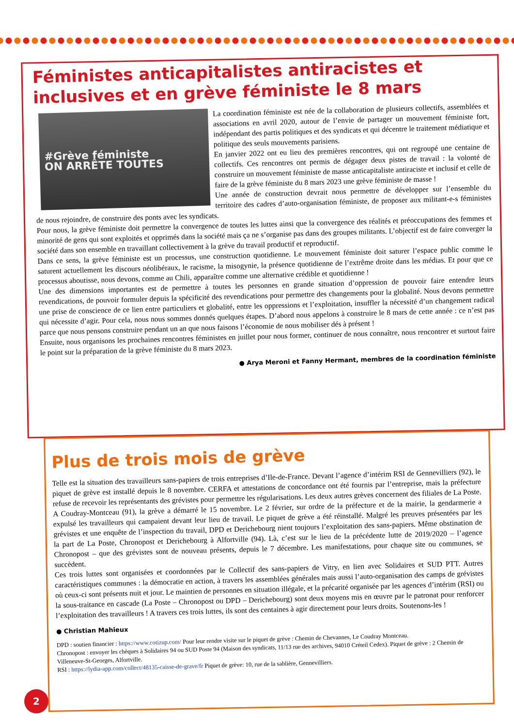Féministes anticapitalistes antiracistes et inclusives et en grève féministe le 8 mars
#Grève féministe
ON ARRÊTE TOUTES
La coordination féministe est née de la collaboration de plusieurs collectifs, assemblées et associations en avril 2020, autour de l’envie de partager un mouvement féministe fort, indépendant des partis politiques et des syndicats et qui décentre le traitement médiatique et politique des seuls mouvements parisiens.
En janvier 2022 ont eu lieu des premières rencontres, qui ont regroupé une centaine de collectifs. Ces rencontres ont permis de dégager deux pistes de travail : la volonté de construire un mouvement féministe de masse anticapitaliste antiraciste et inclusif et celle de faire de la grève féministe du 8 mars 2023 une grève féministe de masse !
Une année de construction devrait nous permettre de développer sur l’ensemble du territoire des cadres d’auto-organisation féministe, de proposer aux militant-e-s féministes de nous rejoindre, de construire des ponts avec les syndicats.
Pour nous, la grève féministe doit permettre la convergence de toutes les luttes ainsi que la convergence des réalités et préoccupations des femmes et minorité de gens qui sont exploités et opprimés dans la société mais ça ne s’organise pas dans des groupes militants. L’objectif est de faire converger la société dans son ensemble en travaillant collectivement à la grève du travail productif et reproductif.
Dans ce sens, la grève féministe est un processus, une construction quotidienne. Le mouvement féministe doit saturer l’espace public comme le saturent actuellement les discours néolibéraux, le racisme, la misogynie, la présence quotidienne de l’extrême droite dans les médias. Et pour que ce processus aboutisse, nous devons, comme au Chili, apparaître comme une alternative crédible et quotidienne !
Une des dimensions importantes est de permettre à toutes les personnes en grande situation d’oppression de pouvoir faire entendre leurs revendications, de pouvoir formuler depuis la spécificité des revendications pour permettre des changements pour la globalité. Nous devons permettre une prise de conscience de ce lien entre particuliers et globalité, entre les oppressions et l’exploitation, insuffler la nécessité d’un changement radical qui nécessite d’agir. Pour cela, nous nous sommes donnés quelques étapes. D’abord nous appelons à construire le 8 mars de cette année : ce n’est pas parce que nous pensons construire pendant un an que nous faisons l’économie de nous mobiliser dés à présent !
Ensuite, nous organisons les prochaines rencontres féministes en juillet pour nous former, continuer de nous connaître, nous rencontrer et surtout faire le point sur la préparation de la grève féministe du 8 mars 2023.
● Arya Meroni et Fanny Hermant, membres de la coordination féministe
Plus de trois mois de grève
Telle est la situation des travailleurs sans-papiers de trois entreprises d’Ile-de-France. Devant l’agence d’intérim RSI de Gennevilliers (92), le piquet de grève est installé depuis le 8 novembre. CERFA et attestations de concordance ont été fournis par l’entreprise, mais la préfecture refuse de recevoir les représentants des grévistes pour permettre les régularisations. Les deux autres grèves concernent des filiales de La Poste. A Coudray-Montceau (91), la grève a démarré le 15 novembre. Le 2 février, sur ordre de la préfecture et de la mairie, la gendarmerie a expulsé les travailleurs qui campaient devant leur lieu de travail. Le piquet de grève a été réinstallé. Malgré les preuves présentées par les grévistes et une enquête de l’inspection du travail, DPD et Derichebourg nient toujours l’exploitation des sans-papiers. Même obstination de la part de La Poste, Chronopost et Derichebourg à Alfortville (94). Là, c’est sur le lieu de la précédente lutte de 2019/2020 – l’agence Chronopost – que des grévistes sont de nouveau présents, depuis le 7 décembre. Les manifestations, pour chaque site ou communes, se succèdent.
Ces trois luttes sont organisées et coordonnées par le Collectif des sans-papiers de Vitry, en lien avec Solidaires et SUD PTT. Autres caractéristiques communes : la démocratie en action, à travers les assemblées générales mais aussi l’auto-organisation des camps de grévistes où ceux-ci sont présents nuit et jour. Le maintien de personnes en situation illégale, et la précarité organisée par les agences d’intérim (RSI) ou la sous-traitance en cascade (La Poste – Chronopost ou DPD – Derichebourg) sont deux moyens mis en œuvre par le patronat pour renforcer l’exploitation des travailleurs ! A travers ces trois luttes, ils sont des centaines à agir directement pour leurs droits. Soutenons-les !
● Christian Mahieux
DPD : soutien financier : https://www.cotizup.com/ Pour leur rendre visite sur le piquet de grève : Chemin de Chevannes, Le Coudray Montceau.
Chronopost : envoyer les chèques à Solidaires 94 ou SUD Poste 94 (Maison des syndicats, 11/13 rue des archives, 94010 Créteil Cedex). Piquet de grève : 2 Chemin de Villeneuve-St-Georges, Alfortville.
RSI : https://lydia-app.com/collect/48135-caisse-de-grave/fr Piquet de grève: 10, rue de la sablière, Gennevilliers.
2